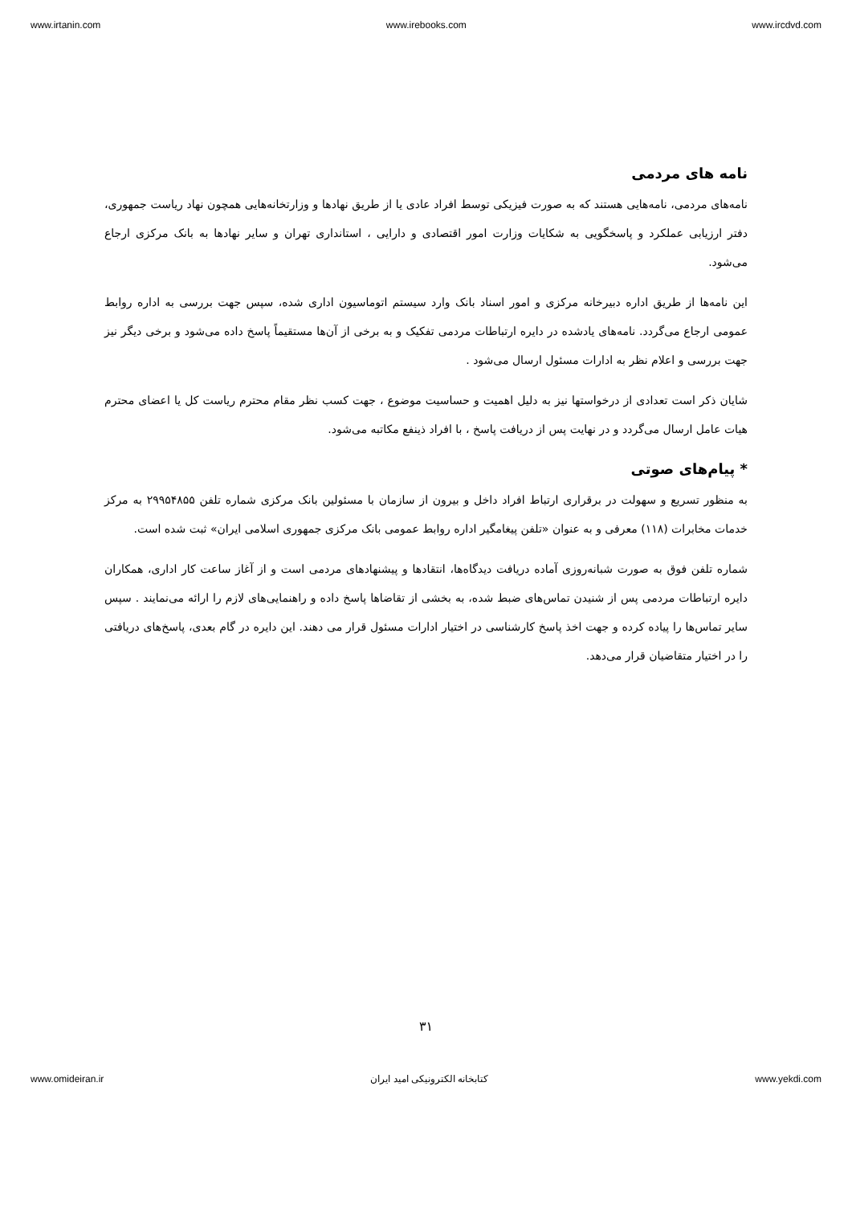www.irtanin.com www.irebooks.com www.ircdvd.com
نامه های مردمی
نامه‌های مردمی، نامه‌هایی هستند که به صورت فیزیکی توسط افراد عادی یا از طریق نهادها و وزارتخانه‌هایی همچون نهاد ریاست جمهوری، دفتر ارزیابی عملکرد و پاسخگویی به شکایات وزارت امور اقتصادی و دارایی ، استانداری تهران و سایر نهادها به بانک مرکزی ارجاع می‌شود.
این نامه‌ها از طریق اداره دبیرخانه مرکزی و امور اسناد بانک وارد سیستم اتوماسیون اداری شده، سپس جهت بررسی به اداره روابط عمومی ارجاع می‌گردد. نامه‌های یادشده در دایره ارتباطات مردمی تفکیک و به برخی از آن‌ها مستقیماً پاسخ داده می‌شود و برخی دیگر نیز جهت بررسی و اعلام نظر به ادارات مسئول ارسال می‌شود .
شایان ذکر است تعدادی از درخواستها نیز به دلیل اهمیت و حساسیت موضوع ، جهت کسب نظر مقام محترم ریاست کل یا اعضای محترم هیات عامل ارسال می‌گردد و در نهایت پس از دریافت پاسخ ، با افراد ذینفع مکاتبه می‌شود.
* پیام‌های صوتی
به منظور تسریع و سهولت در برقراری ارتباط افراد داخل و بیرون از سازمان با مسئولین بانک مرکزی شماره تلفن ۲۹۹۵۴۸۵۵ به مرکز خدمات مخابرات (۱۱۸) معرفی و به عنوان «تلفن پیغامگیر اداره روابط عمومی بانک مرکزی جمهوری اسلامی ایران» ثبت شده است.
شماره تلفن فوق به صورت شبانه‌روزی آماده دریافت دیدگاه‌ها، انتقادها و پیشنهادهای مردمی است و از آغاز ساعت کار اداری، همکاران دایره ارتباطات مردمی پس از شنیدن تماس‌های ضبط شده، به بخشی از تقاضاها پاسخ داده و راهنمایی‌های لازم را ارائه می‌نمایند . سپس سایر تماس‌ها را پیاده کرده و جهت اخذ پاسخ کارشناسی در اختیار ادارات مسئول قرار می دهند. این دایره در گام بعدی، پاسخ‌های دریافتی را در اختیار متقاضیان قرار می‌دهد.
۳۱
www.omideiran.ir کتابخانه الکترونیکی امید ایران www.yekdi.com